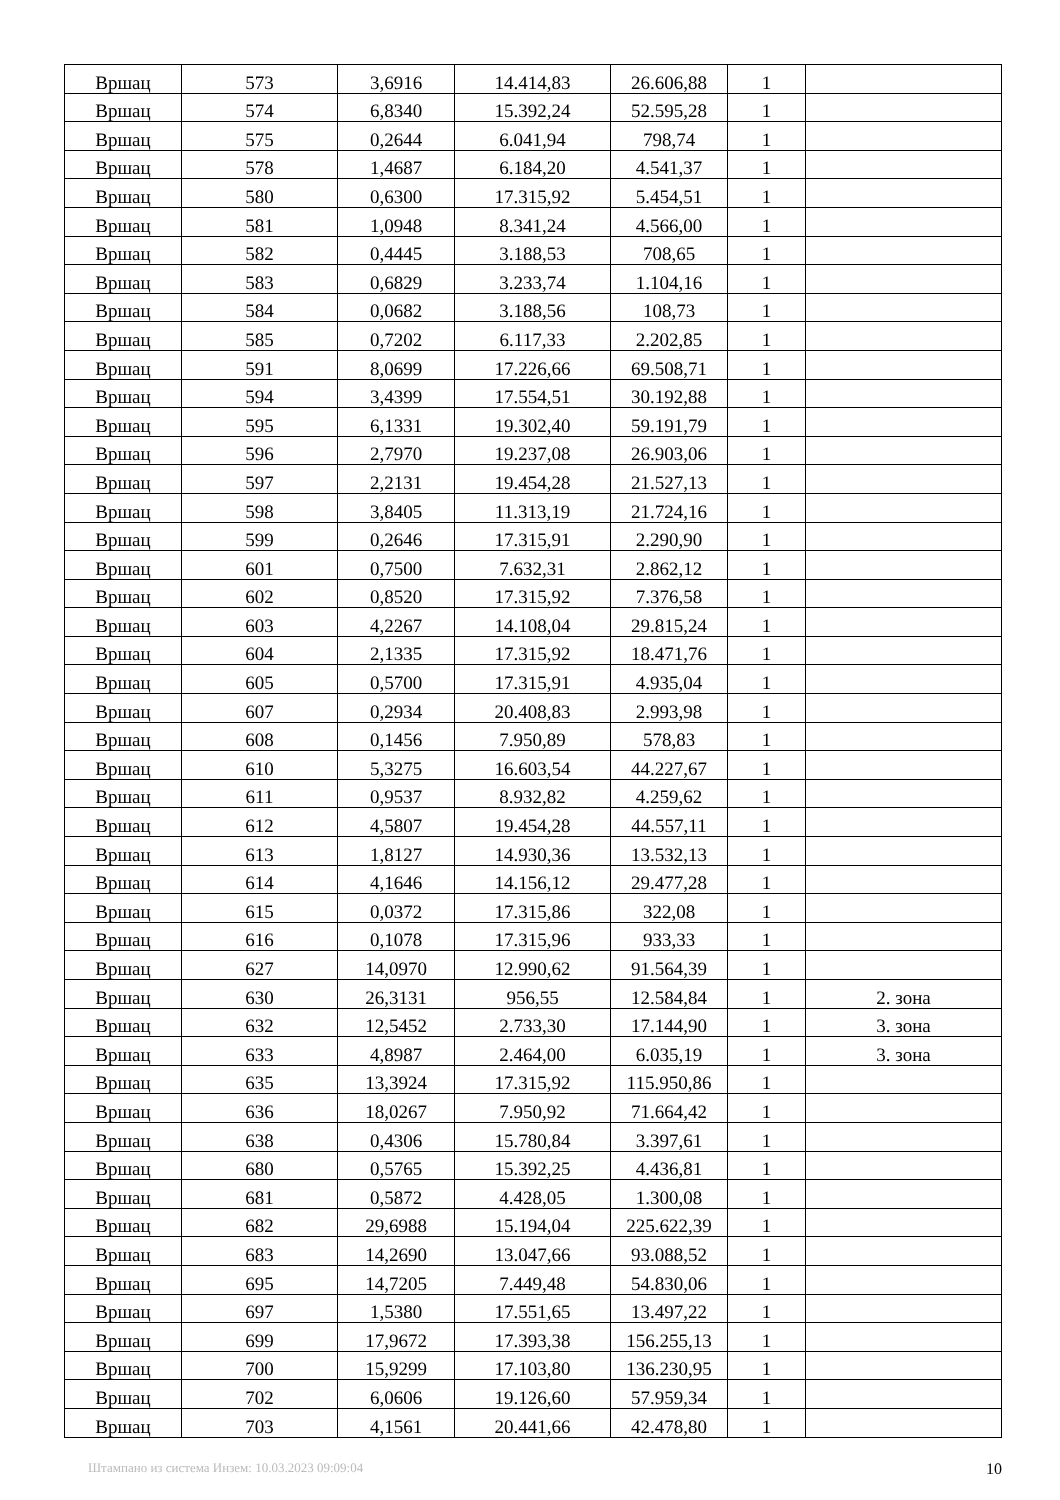| Вршац | 573 | 3,6916 | 14.414,83 | 26.606,88 | 1 | |
| Вршац | 574 | 6,8340 | 15.392,24 | 52.595,28 | 1 | |
| Вршац | 575 | 0,2644 | 6.041,94 | 798,74 | 1 | |
| Вршац | 578 | 1,4687 | 6.184,20 | 4.541,37 | 1 | |
| Вршац | 580 | 0,6300 | 17.315,92 | 5.454,51 | 1 | |
| Вршац | 581 | 1,0948 | 8.341,24 | 4.566,00 | 1 | |
| Вршац | 582 | 0,4445 | 3.188,53 | 708,65 | 1 | |
| Вршац | 583 | 0,6829 | 3.233,74 | 1.104,16 | 1 | |
| Вршац | 584 | 0,0682 | 3.188,56 | 108,73 | 1 | |
| Вршац | 585 | 0,7202 | 6.117,33 | 2.202,85 | 1 | |
| Вршац | 591 | 8,0699 | 17.226,66 | 69.508,71 | 1 | |
| Вршац | 594 | 3,4399 | 17.554,51 | 30.192,88 | 1 | |
| Вршац | 595 | 6,1331 | 19.302,40 | 59.191,79 | 1 | |
| Вршац | 596 | 2,7970 | 19.237,08 | 26.903,06 | 1 | |
| Вршац | 597 | 2,2131 | 19.454,28 | 21.527,13 | 1 | |
| Вршац | 598 | 3,8405 | 11.313,19 | 21.724,16 | 1 | |
| Вршац | 599 | 0,2646 | 17.315,91 | 2.290,90 | 1 | |
| Вршац | 601 | 0,7500 | 7.632,31 | 2.862,12 | 1 | |
| Вршац | 602 | 0,8520 | 17.315,92 | 7.376,58 | 1 | |
| Вршац | 603 | 4,2267 | 14.108,04 | 29.815,24 | 1 | |
| Вршац | 604 | 2,1335 | 17.315,92 | 18.471,76 | 1 | |
| Вршац | 605 | 0,5700 | 17.315,91 | 4.935,04 | 1 | |
| Вршац | 607 | 0,2934 | 20.408,83 | 2.993,98 | 1 | |
| Вршац | 608 | 0,1456 | 7.950,89 | 578,83 | 1 | |
| Вршац | 610 | 5,3275 | 16.603,54 | 44.227,67 | 1 | |
| Вршац | 611 | 0,9537 | 8.932,82 | 4.259,62 | 1 | |
| Вршац | 612 | 4,5807 | 19.454,28 | 44.557,11 | 1 | |
| Вршац | 613 | 1,8127 | 14.930,36 | 13.532,13 | 1 | |
| Вршац | 614 | 4,1646 | 14.156,12 | 29.477,28 | 1 | |
| Вршац | 615 | 0,0372 | 17.315,86 | 322,08 | 1 | |
| Вршац | 616 | 0,1078 | 17.315,96 | 933,33 | 1 | |
| Вршац | 627 | 14,0970 | 12.990,62 | 91.564,39 | 1 | |
| Вршац | 630 | 26,3131 | 956,55 | 12.584,84 | 1 | 2. зона |
| Вршац | 632 | 12,5452 | 2.733,30 | 17.144,90 | 1 | 3. зона |
| Вршац | 633 | 4,8987 | 2.464,00 | 6.035,19 | 1 | 3. зона |
| Вршац | 635 | 13,3924 | 17.315,92 | 115.950,86 | 1 | |
| Вршац | 636 | 18,0267 | 7.950,92 | 71.664,42 | 1 | |
| Вршац | 638 | 0,4306 | 15.780,84 | 3.397,61 | 1 | |
| Вршац | 680 | 0,5765 | 15.392,25 | 4.436,81 | 1 | |
| Вршац | 681 | 0,5872 | 4.428,05 | 1.300,08 | 1 | |
| Вршац | 682 | 29,6988 | 15.194,04 | 225.622,39 | 1 | |
| Вршац | 683 | 14,2690 | 13.047,66 | 93.088,52 | 1 | |
| Вршац | 695 | 14,7205 | 7.449,48 | 54.830,06 | 1 | |
| Вршац | 697 | 1,5380 | 17.551,65 | 13.497,22 | 1 | |
| Вршац | 699 | 17,9672 | 17.393,38 | 156.255,13 | 1 | |
| Вршац | 700 | 15,9299 | 17.103,80 | 136.230,95 | 1 | |
| Вршац | 702 | 6,0606 | 19.126,60 | 57.959,34 | 1 | |
| Вршац | 703 | 4,1561 | 20.441,66 | 42.478,80 | 1 | |
Штампано из система Инзем: 10.03.2023 09:09:04 10